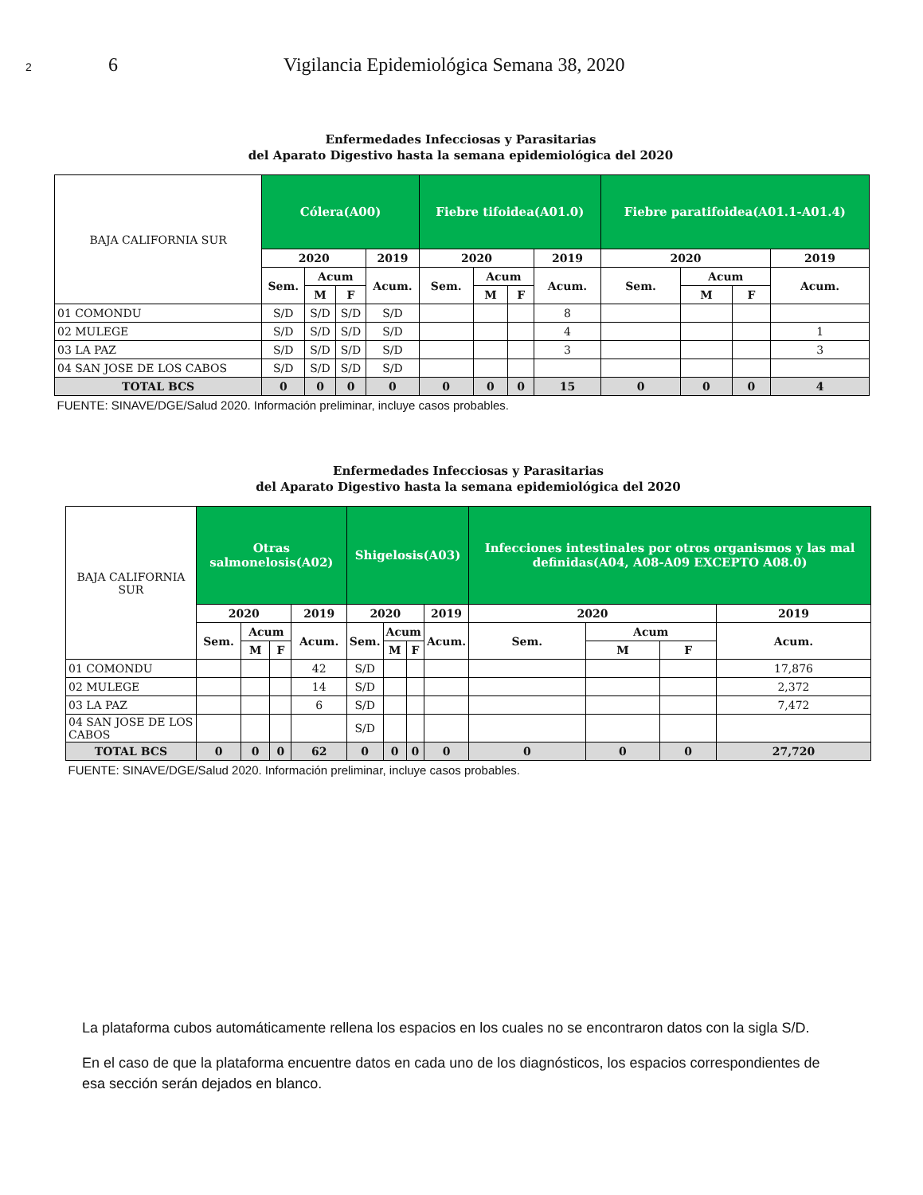2 6 Vigilancia Epidemiológica Semana 38, 2020
Enfermedades Infecciosas y Parasitarias
del Aparato Digestivo hasta la semana epidemiológica del 2020
| BAJA CALIFORNIA SUR | Cólera(A00) | | | | Fiebre tifoidea(A01.0) | | | | Fiebre paratifoidea(A01.1-A01.4) | | | |
| | 2020 | | | 2019 | 2020 | | | 2019 | 2020 | | | 2019 |
| | Sem. | Acum | | Acum. | Sem. | Acum | | Acum. | Sem. | Acum | | Acum. |
| | | M | F | | | M | F | | | M | F | |
| 01 COMONDU | S/D | S/D | S/D | S/D | | | | 8 | | | | |
| 02 MULEGE | S/D | S/D | S/D | S/D | | | | 4 | | | | 1 |
| 03 LA PAZ | S/D | S/D | S/D | S/D | | | | 3 | | | | 3 |
| 04 SAN JOSE DE LOS CABOS | S/D | S/D | S/D | S/D | | | | | | | | |
| TOTAL BCS | 0 | 0 | 0 | 0 | 0 | 0 | 0 | 15 | 0 | 0 | 0 | 4 |
| FUENTE: SINAVE/DGE/Salud 2020. Información preliminar, incluye casos probables. | | | | | | | | | | | | |
Enfermedades Infecciosas y Parasitarias
del Aparato Digestivo hasta la semana epidemiológica del 2020
| BAJA CALIFORNIA SUR | Otras salmonelosis(A02) | | | | Shigelosis(A03) | | | | Infecciones intestinales por otros organismos y las mal definidas(A04, A08-A09 EXCEPTO A08.0) | | | |
| | 2020 | | | 2019 | 2020 | | | 2019 | 2020 | | | 2019 |
| | Sem. | Acum | | Acum. | Sem. | Acum | | Acum. | Sem. | Acum | | Acum. |
| | | M | F | | | M | F | | | M | F | |
| 01 COMONDU | | | | 42 | S/D | | | | | | | 17,876 |
| 02 MULEGE | | | | 14 | S/D | | | | | | | 2,372 |
| 03 LA PAZ | | | | 6 | S/D | | | | | | | 7,472 |
| 04 SAN JOSE DE LOS CABOS | | | | | S/D | | | | | | | |
| TOTAL BCS | 0 | 0 | 0 | 62 | 0 | 0 | 0 | 0 | 0 | 0 | 0 | 27,720 |
| FUENTE: SINAVE/DGE/Salud 2020. Información preliminar, incluye casos probables. | | | | | | | | | | | | |
La plataforma cubos automáticamente rellena los espacios en los cuales no se encontraron datos con la sigla S/D.
En el caso de que la plataforma encuentre datos en cada uno de los diagnósticos, los espacios correspondientes de esa sección serán dejados en blanco.